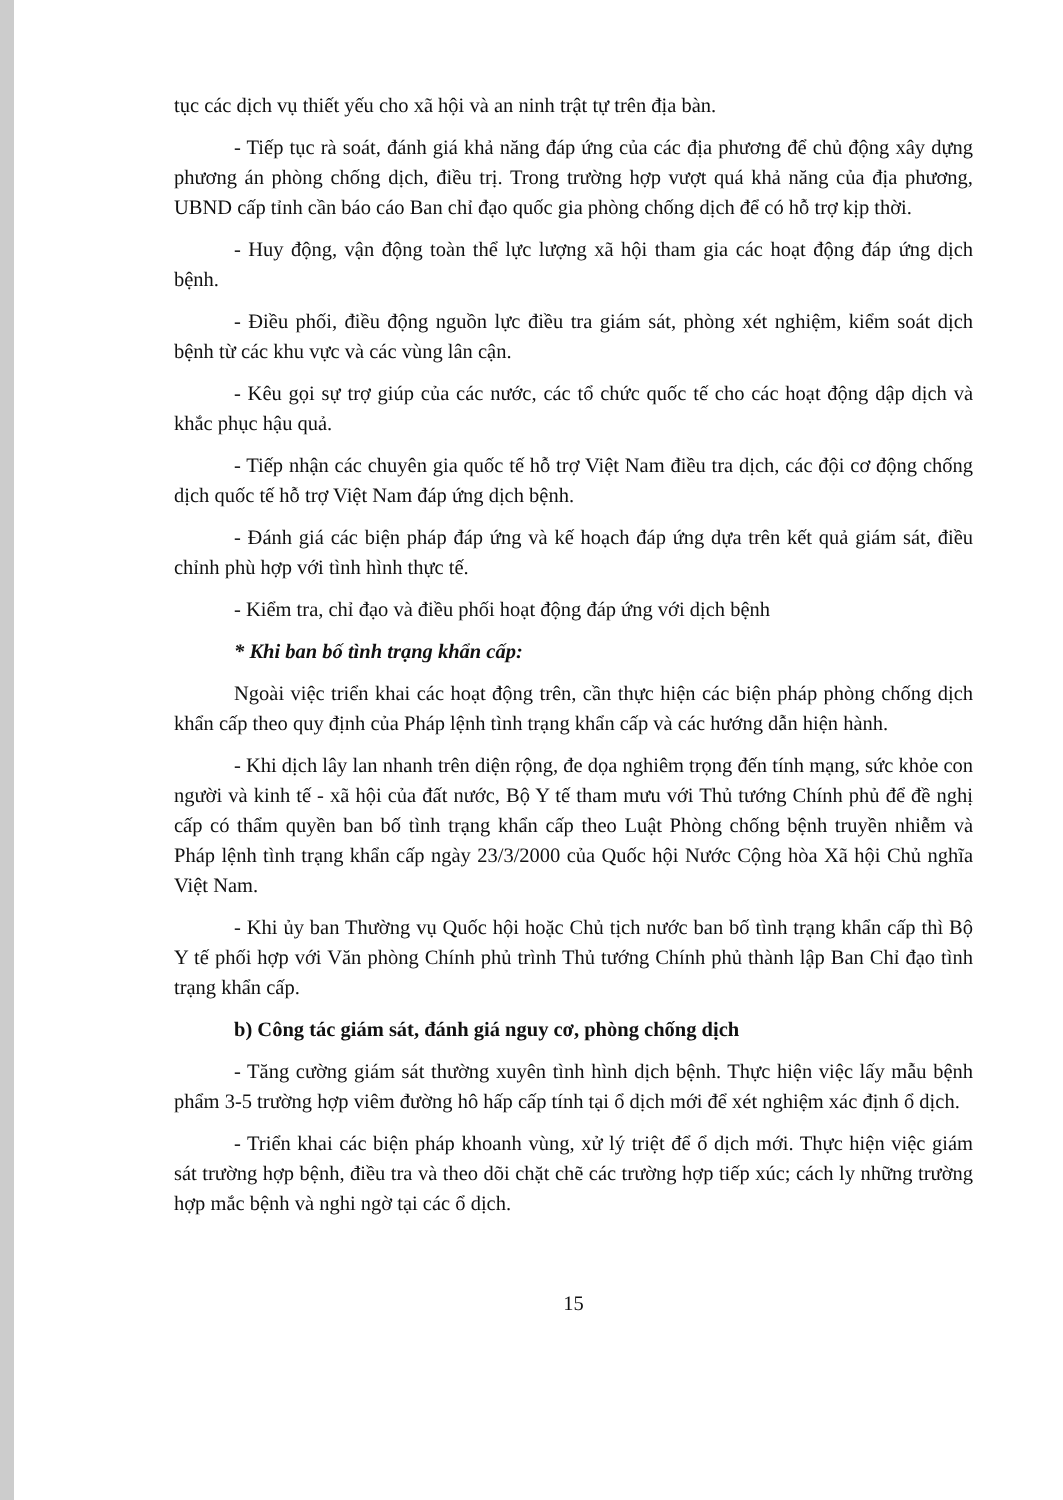tục các dịch vụ thiết yếu cho xã hội và an ninh trật tự trên địa bàn.
- Tiếp tục rà soát, đánh giá khả năng đáp ứng của các địa phương để chủ động xây dựng phương án phòng chống dịch, điều trị. Trong trường hợp vượt quá khả năng của địa phương, UBND cấp tỉnh cần báo cáo Ban chỉ đạo quốc gia phòng chống dịch để có hỗ trợ kịp thời.
- Huy động, vận động toàn thể lực lượng xã hội tham gia các hoạt động đáp ứng dịch bệnh.
- Điều phối, điều động nguồn lực điều tra giám sát, phòng xét nghiệm, kiểm soát dịch bệnh từ các khu vực và các vùng lân cận.
- Kêu gọi sự trợ giúp của các nước, các tổ chức quốc tế cho các hoạt động dập dịch và khắc phục hậu quả.
- Tiếp nhận các chuyên gia quốc tế hỗ trợ Việt Nam điều tra dịch, các đội cơ động chống dịch quốc tế hỗ trợ Việt Nam đáp ứng dịch bệnh.
- Đánh giá các biện pháp đáp ứng và kế hoạch đáp ứng dựa trên kết quả giám sát, điều chỉnh phù hợp với tình hình thực tế.
- Kiểm tra, chỉ đạo và điều phối hoạt động đáp ứng với dịch bệnh
* Khi ban bố tình trạng khẩn cấp:
Ngoài việc triển khai các hoạt động trên, cần thực hiện các biện pháp phòng chống dịch khẩn cấp theo quy định của Pháp lệnh tình trạng khẩn cấp và các hướng dẫn hiện hành.
- Khi dịch lây lan nhanh trên diện rộng, đe dọa nghiêm trọng đến tính mạng, sức khỏe con người và kinh tế - xã hội của đất nước, Bộ Y tế tham mưu với Thủ tướng Chính phủ để đề nghị cấp có thẩm quyền ban bố tình trạng khẩn cấp theo Luật Phòng chống bệnh truyền nhiễm và Pháp lệnh tình trạng khẩn cấp ngày 23/3/2000 của Quốc hội Nước Cộng hòa Xã hội Chủ nghĩa Việt Nam.
- Khi ủy ban Thường vụ Quốc hội hoặc Chủ tịch nước ban bố tình trạng khẩn cấp thì Bộ Y tế phối hợp với Văn phòng Chính phủ trình Thủ tướng Chính phủ thành lập Ban Chỉ đạo tình trạng khẩn cấp.
b) Công tác giám sát, đánh giá nguy cơ, phòng chống dịch
- Tăng cường giám sát thường xuyên tình hình dịch bệnh. Thực hiện việc lấy mẫu bệnh phẩm 3-5 trường hợp viêm đường hô hấp cấp tính tại ổ dịch mới để xét nghiệm xác định ổ dịch.
- Triển khai các biện pháp khoanh vùng, xử lý triệt để ổ dịch mới. Thực hiện việc giám sát trường hợp bệnh, điều tra và theo dõi chặt chẽ các trường hợp tiếp xúc; cách ly những trường hợp mắc bệnh và nghi ngờ tại các ổ dịch.
15